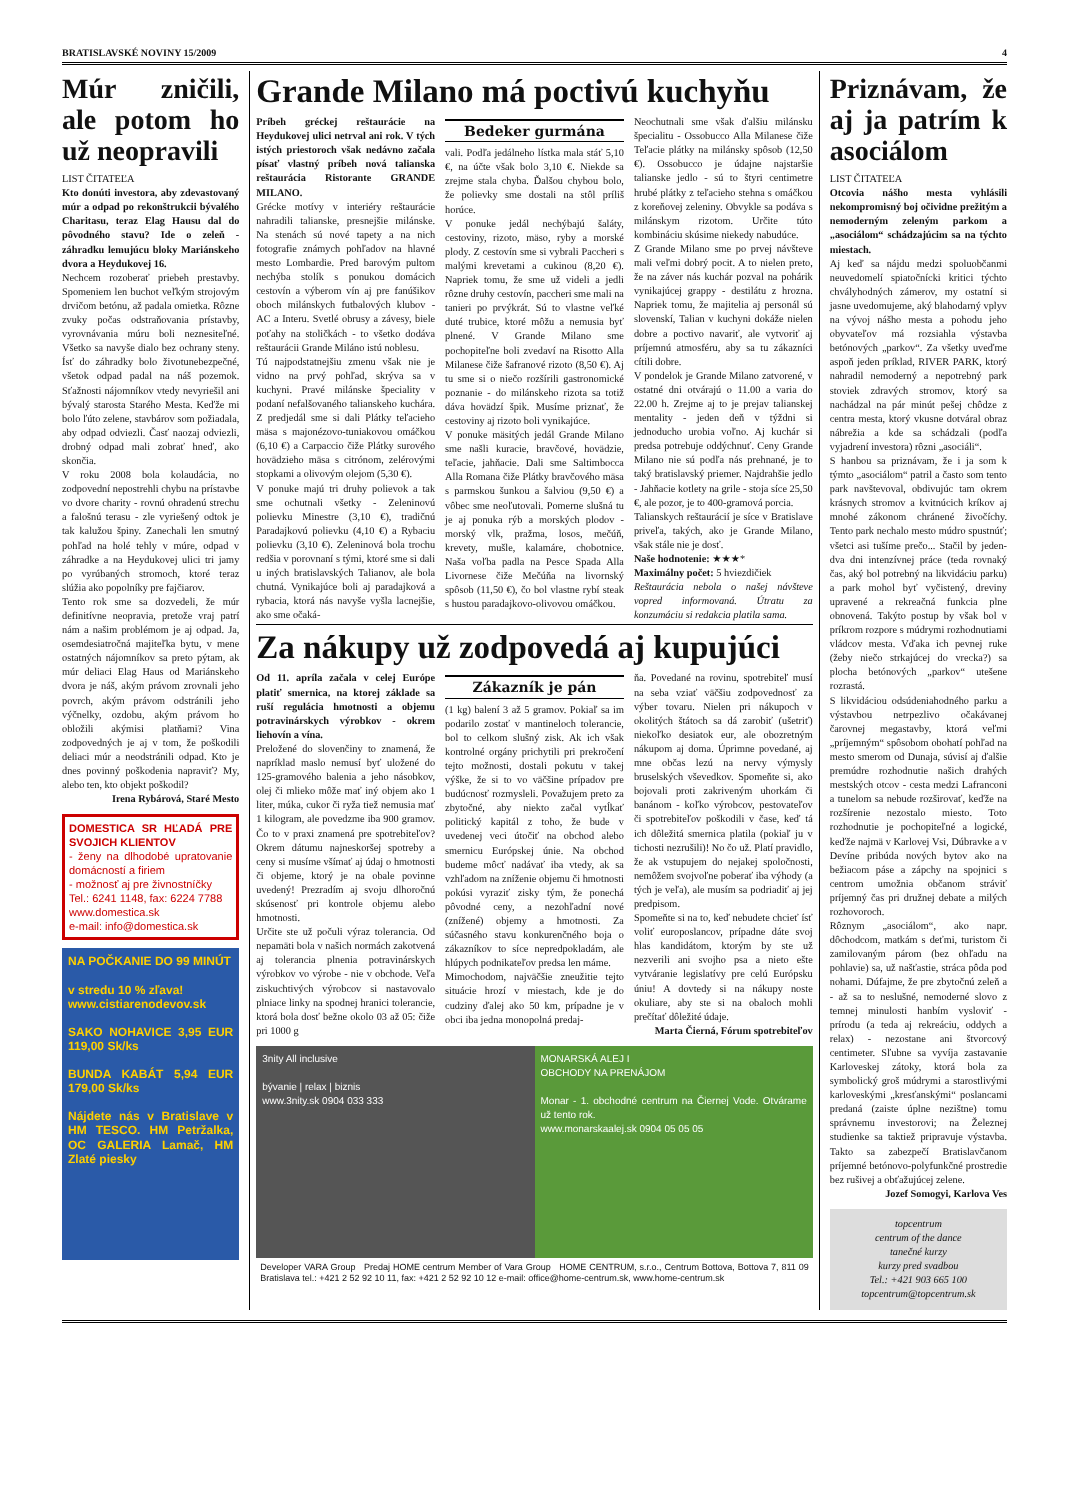BRATISLAVSKÉ NOVINY 15/2009 4
Múr zničili, ale potom ho už neopravili
LIST ČITATEĽA
Kto donúti investora, aby zdevastovaný múr a odpad po rekonštrukcii bývalého Charitasu, teraz Elag Hausu dal do pôvodného stavu? Ide o zeleň - záhradku lemujúcu bloky Mariánskeho dvora a Heydukovej 16.
Nechcem rozoberať priebeh prestavby. Spomeniem len buchot veľkým strojovým drvičom betónu, až padala omietka. Rôzne zvuky počas odstraňovania prístavby, vyrovnávania múru boli neznesiteľné. Všetko sa navyše dialo bez ochrany steny. Ísť do záhradky bolo životunebezpečné, všetok odpad padal na náš pozemok. Sťažnosti nájomníkov vtedy nevyriešil ani bývalý starosta Starého Mesta. Keďže mi bolo ľúto zelene, stavbárov som požiadala, aby odpad odviezli. Časť naozaj odviezli, drobný odpad mali zobrať hneď, ako skončia.
V roku 2008 bola kolaudácia, no zodpovední nepostrehli chybu na prístavbe vo dvore charity - rovnú ohradenú strechu a falošnú terasu - zle vyriešený odtok je tak kalužou špiny. Zanechali len smutný pohľad na holé tehly v múre, odpad v záhradke a na Heydukovej ulici tri jamy po vyrúbaných stromoch, ktoré teraz slúžia ako popolníky pre fajčiarov.
Tento rok sme sa dozvedeli, že múr definitívne neopravia, pretože vraj patrí nám a našim problémom je aj odpad. Ja, osemdesiatročná majiteľka bytu, v mene ostatných nájomníkov sa preto pýtam, ak múr deliaci Elag Haus od Mariánskeho dvora je náš, akým právom zrovnali jeho povrch, akým právom odstránili jeho výčnelky, ozdobu, akým právom ho obložili akýmisi platňami? Vina zodpovedných je aj v tom, že poškodili deliaci múr a neodstránili odpad. Kto je dnes povinný poškodenia napraviť? My, alebo ten, kto objekt poškodil?
Irena Rybárová, Staré Mesto
DOMESTICA SR HĽADÁ PRE SVOJICH KLIENTOV
- ženy na dlhodobé upratovanie domácností a firiem
- možnosť aj pre živnostníčky
Tel.: 6241 1148, fax: 6224 7788
www.domestica.sk
e-mail: info@domestica.sk
NA POČKANIE DO 99 MINÚT
v stredu 10 % zľava!
www.cistiarenodevov.sk
SAKO NOHAVICE 3,95 EUR 119,00 Sk/ks
BUNDA KABÁT 5,94 EUR 179,00 Sk/ks
Nájdete nás v Bratislave v HM TESCO. HM Petržalka, OC GALERIA Lamač, HM Zlaté piesky
Grande Milano má poctivú kuchyňu
Príbeh gréckej reštaurácie na Heydukovej ulici netrval ani rok. V tých istých priestoroch však nedávno začala písať vlastný príbeh nová talianska reštaurácia Ristorante GRANDE MILANO.
Grécke motívy v interiéry reštaurácie nahradili talianske, presnejšie milánske. Na stenách sú nové tapety a na nich fotografie známych pohľadov na hlavné mesto Lombardie. Pred barovým pultom nechýba stolík s ponukou domácich cestovín a výberom vín aj pre fanúšikov oboch milánskych futbalových klubov - AC a Interu. Svetlé obrusy a závesy, biele poťahy na stoličkách - to všetko dodáva reštaurácii Grande Miláno istú noblesu.
Tú najpodstatnejšiu zmenu však nie je vidno na prvý pohľad, skrýva sa v kuchyni. Pravé milánske špeciality v podaní nefalšovaného talianskeho kuchára. Z predjedál sme si dali Plátky teľacieho mäsa s majonézovo-tuniakovou omáčkou (6,10 €) a Carpaccio čiže Plátky surového hovädzieho mäsa s citrónom, zelérovými stopkami a olivovým olejom (5,30 €).
V ponuke majú tri druhy polievok a tak sme ochutnali všetky - Zeleninovú polievku Minestre (3,10 €), tradičnú Paradajkovú polievku (4,10 €) a Rybaciu polievku (3,10 €). Zeleninová bola trochu redšia v porovnaní s tými, ktoré sme si dali u iných bratislavských Talianov, ale bola chutná. Vynikajúce boli aj paradajková a rybacia, ktorá nás navyše vyšla lacnejšie, ako sme očaká-
Bedeker gurmána
vali. Podľa jedálneho lístka mala stáť 5,10 €, na účte však bolo 3,10 €. Niekde sa zrejme stala chyba. Ďalšou chybou bolo, že polievky sme dostali na stôl príliš horúce.
V ponuke jedál nechýbajú šaláty, cestoviny, rizoto, mäso, ryby a morské plody. Z cestovín sme si vybrali Paccheri s malými krevetami a cukinou (8,20 €). Napriek tomu, že sme už videli a jedli rôzne druhy cestovín, paccheri sme mali na tanieri po prvýkrát. Sú to vlastne veľké duté trubice, ktoré môžu a nemusia byť plnené. V Grande Milano sme pochopiteľne boli zvedaví na Risotto Alla Milanese čiže šafranové rizoto (8,50 €). Aj tu sme si o niečo rozšírili gastronomické poznanie - do milánskeho rizota sa totiž dáva hovädzí špik. Musíme priznať, že cestoviny aj rizoto boli vynikajúce.
V ponuke mäsitých jedál Grande Milano sme našli kuracie, bravčové, hovädzie, teľacie, jahňacie. Dali sme Saltimbocca Alla Romana čiže Plátky bravčového mäsa s parmskou šunkou a šalviou (9,50 €) a vôbec sme neoľutovali. Pomerne slušná tu je aj ponuka rýb a morských plodov - morský vlk, pražma, losos, mečúň, krevety, mušle, kalamáre, chobotnice. Naša voľba padla na Pesce Spada Alla Livornese čiže Mečúňa na livornský spôsob (11,50 €), čo bol vlastne rybí steak s hustou paradajkovo-olivovou omáčkou.
Neochutnali sme však ďalšiu milánsku špecialitu - Ossobucco Alla Milanese čiže Teľacie plátky na milánsky spôsob (12,50 €). Ossobucco je údajne najstaršie talianske jedlo - sú to štyri centimetre hrubé plátky z teľacieho stehna s omáčkou z koreňovej zeleniny. Obvykle sa podáva s milánskym rizotom. Určite túto kombináciu skúsime niekedy nabudúce.
Z Grande Milano sme po prvej návšteve mali veľmi dobrý pocit. A to nielen preto, že na záver nás kuchár pozval na pohárik vynikajúcej grappy - destilátu z hrozna. Napriek tomu, že majitelia aj personál sú slovenskí, Talian v kuchyni dokáže nielen dobre a poctivo navariť, ale vytvoriť aj príjemnú atmosféru, aby sa tu zákazníci cítili dobre.
V pondelok je Grande Milano zatvorené, v ostatné dni otvárajú o 11.00 a varia do 22.00 h. Zrejme aj to je prejav talianskej mentality - jeden deň v týždni si jednoducho urobia voľno. Aj kuchár si predsa potrebuje oddýchnuť. Ceny Grande Milano nie sú podľa nás prehnané, je to taký bratislavský priemer. Najdrahšie jedlo - Jahňacie kotlety na grile - stoja síce 25,50 €, ale pozor, je to 400-gramová porcia.
Talianskych reštaurácií je síce v Bratislave priveľa, takých, ako je Grande Milano, však stále nie je dosť.
Naše hodnotenie: ★★★*
Maximálny počet: 5 hviezdičiek
Reštaurácia nebola o našej návšteve vopred informovaná. Útratu za konzumáciu si redakcia platila sama.
Za nákupy už zodpovedá aj kupujúci
Od 11. apríla začala v celej Európe platiť smernica, na ktorej základe sa ruší regulácia hmotnosti a objemu potravinárskych výrobkov - okrem liehovín a vína.
Preložené do slovenčiny to znamená, že napríklad maslo nemusí byť uložené do 125-gramového balenia a jeho násobkov, olej či mlieko môže mať iný objem ako 1 liter, múka, cukor či ryža tiež nemusia mať 1 kilogram, ale povedzme iba 900 gramov. Čo to v praxi znamená pre spotrebiteľov? Okrem dátumu najneskoršej spotreby a ceny si musíme všímať aj údaj o hmotnosti či objeme, ktorý je na obale povinne uvedený! Prezradím aj svoju dlhoročnú skúsenosť pri kontrole objemu alebo hmotnosti.
Určite ste už počuli výraz tolerancia. Od nepamäti bola v našich normách zakotvená aj tolerancia plnenia potravinárskych výrobkov vo výrobe - nie v obchode. Veľa ziskuchtivých výrobcov si nastavovalo plniace linky na spodnej hranici tolerancie, ktorá bola dosť bežne okolo 03 až 05: čiže pri 1000 g
Zákazník je pán
(1 kg) balení 3 až 5 gramov. Pokiaľ sa im podarilo zostať v mantineloch tolerancie, bol to celkom slušný zisk. Ak ich však kontrolné orgány prichytili pri prekročení tejto možnosti, dostali pokutu v takej výške, že si to vo väčšine prípadov pre budúcnosť rozmysleli. Považujem preto za zbytočné, aby niekto začal vytĺkať politický kapitál z toho, že bude v uvedenej veci útočiť na obchod alebo smernicu Európskej únie. Na obchod budeme môcť nadávať iba vtedy, ak sa vzhľadom na zníženie objemu či hmotnosti pokúsi vyraziť zisky tým, že ponechá pôvodné ceny, a nezohľadní nové (znížené) objemy a hmotnosti. Za súčasného stavu konkurenčného boja o zákazníkov to síce nepredpokladám, ale hlúpych podnikateľov predsa len máme.
Mimochodom, najväčšie zneužitie tejto situácie hrozí v miestach, kde je do cudziny ďalej ako 50 km, prípadne je v obci iba jedna monopolná predaj-
ňa. Povedané na rovinu, spotrebiteľ musí na seba vziať väčšiu zodpovednosť za výber tovaru. Nielen pri nákupoch v okolitých štátoch sa dá zarobiť (ušetriť) niekoľko desiatok eur, ale obozretným nákupom aj doma. Úprimne povedané, aj mne občas lezú na nervy výmysly bruselských vševedkov. Spomeňte si, ako bojovali proti zakriveným uhorkám či banánom - koľko výrobcov, pestovateľov či spotrebiteľov poškodili v čase, keď tá ich dôležitá smernica platila (pokiaľ ju v tichosti nezrušili)! No čo už. Platí pravidlo, že ak vstupujem do nejakej spoločnosti, nemôžem svojvoľne poberať iba výhody (a tých je veľa), ale musím sa podriadiť aj jej predpisom.
Spomeňte si na to, keď nebudete chcieť ísť voliť europoslancov, prípadne dáte svoj hlas kandidátom, ktorým by ste už nezverili ani svojho psa a nieto ešte vytváranie legislatívy pre celú Európsku úniu! A dovtedy si na nákupy noste okuliare, aby ste si na obaloch mohli prečítať dôležité údaje.
Marta Čierná, Fórum spotrebiteľov
3nity All inclusive
bývanie | relax | biznis
www.3nity.sk 0904 033 333
MONARSKÁ ALEJ I
OBCHODY NA PRENÁJOM
Monar - 1. obchodné centrum na Čiernej Vode. Otvárame už tento rok.
www.monarskaalej.sk 0904 05 05 05
Developer VARA Group Predaj HOME centrum Member of Vara Group HOME CENTRUM, s.r.o., Centrum Bottova, Bottova 7, 811 09 Bratislava tel.: +421 2 52 92 10 11, fax: +421 2 52 92 10 12 e-mail: office@home-centrum.sk, www.home-centrum.sk
Priznávam, že aj ja patrím k asociálom
LIST ČITATEĽA
Otcovia nášho mesta vyhlásili nekompromisný boj očividne prežitým a nemoderným zeleným parkom a „asociálom“ schádzajúcim sa na týchto miestach.
Aj keď sa nájdu medzi spoluobčanmi neuvedomelí spiatočnícki kritici týchto chvályhodných zámerov, my ostatní si jasne uvedomujeme, aký blahodarný vplyv na vývoj nášho mesta a pohodu jeho obyvateľov má rozsiahla výstavba betónových „parkov“. Za všetky uveďme aspoň jeden príklad, RIVER PARK, ktorý nahradil nemoderný a nepotrebný park stoviek zdravých stromov, ktorý sa nachádzal na pár minút pešej chôdze z centra mesta, ktorý vkusne dotváral obraz nábrežia a kde sa schádzali (podľa vyjadrení investora) rôzni „asociáli“.
S hanbou sa priznávam, že i ja som k týmto „asociálom“ patril a často som tento park navštevoval, obdivujúc tam okrem krásnych stromov a kvitnúcich kríkov aj mnohé zákonom chránené živočíchy. Tento park nechalo mesto múdro spustnúť; všetci asi tušíme prečo... Stačil by jeden-dva dni intenzívnej práce (teda rovnaký čas, aký bol potrebný na likvidáciu parku) a park mohol byť vyčistený, dreviny upravené a rekreačná funkcia plne obnovená. Takýto postup by však bol v príkrom rozpore s múdrymi rozhodnutiami vládcov mesta. Vďaka ich pevnej ruke (žeby niečo strkajúcej do vrecka?) sa plocha betónových „parkov“ utešene rozrastá.
S likvidáciou odsúdeniahodného parku a výstavbou netrpezlivo očakávanej čarovnej megastavby, ktorá veľmi „príjemným“ spôsobom obohatí pohľad na mesto smerom od Dunaja, súvisí aj ďalšie premúdre rozhodnutie našich drahých mestských otcov - cesta medzi Lafranconi a tunelom sa nebude rozširovať, keďže na rozšírenie nezostalo miesto. Toto rozhodnutie je pochopiteľné a logické, keďže najmä v Karlovej Vsi, Dúbravke a v Devíne pribúda nových bytov ako na bežiacom páse a zápchy na spojnici s centrom umožnia občanom stráviť príjemný čas pri družnej debate a milých rozhovoroch.
Rôznym „asociálom“, ako napr. dôchodcom, matkám s deťmi, turistom či zamilovaným párom (bez ohľadu na pohlavie) sa, už našťastie, stráca pôda pod nohami. Dúfajme, že pre zbytočnú zeleň a - až sa to neslušné, nemoderné slovo z temnej minulosti hanbím vysloviť - prírodu (a teda aj rekreáciu, oddych a relax) - nezostane ani štvorcový centimeter. Sľubne sa vyvíja zastavanie Karloveskej zátoky, ktorá bola za symbolický groš múdrymi a starostlivými karloveskými „kresťanskými“ poslancami predaná (zaiste úplne nezištne) tomu správnemu investorovi; na Železnej studienke sa taktiež pripravuje výstavba. Takto sa zabezpečí Bratislavčanom príjemné betónovo-polyfunkčné prostredie bez rušivej a obťažujúcej zelene.
Jozef Somogyi, Karlova Ves
topcentrum
centrum of the dance
tanečné kurzy
kurzy pred svadbou
Tel.: +421 903 665 100
topcentrum@topcentrum.sk